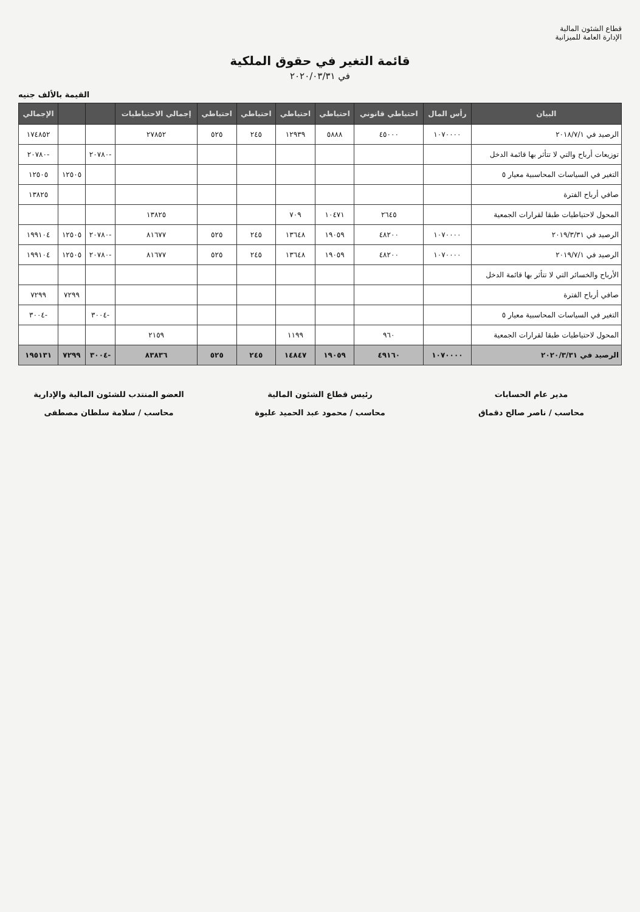قطاع الشئون المالية
الإدارة العامة للميزانية
قائمة التغير في حقوق الملكية
في ٢٠٢٠/٠٣/٣١
القيمة بالألف جنيه
| البيان | رأس المال | احتياطي قانوني | احتياطي | احتياطي | احتياطي | احتياطي | إجمالي الاحتياطيات | | | الإجمالي |
| --- | --- | --- | --- | --- | --- | --- | --- | --- | --- | --- |
| الرصيد في ٢٠١٨/٧/١ | ١٠٧٠٠٠٠ | ٤٥٠٠٠ | ٥٨٨٨ | ١٢٩٣٩ | ٢٤٥ | ٥٢٥ | ٢٧٨٥٢ | | | ١٧٤٨٥٢ |
| توزيعات أرباح والتي لا تتأثر بها قائمة الدخل | | | | | | | | -٢٠٧٨٠ | | -٢٠٧٨٠ |
| التغير في السياسات المحاسبية معيار ٥ | | | | | | | | | ١٢٥٠٥ | ١٢٥٠٥ |
| صافي أرباح الفترة | | | | | | | | | | ١٣٨٢٥ |
| المحول لاحتياطيات طبقا لقرارات الجمعية | | ٢٦٤٥ | ١٠٤٧١ | ٧٠٩ | | | ١٣٨٢٥ | | | |
| الرصيد في ٢٠١٩/٣/٣١ | ١٠٧٠٠٠٠ | ٤٨٢٠٠ | ١٩٠٥٩ | ١٣٦٤٨ | ٢٤٥ | ٥٢٥ | ٨١٦٧٧ | -٢٠٧٨٠ | ١٢٥٠٥ | ١٩٩١٠٤ |
| الرصيد في ٢٠١٩/٧/١ | ١٠٧٠٠٠٠ | ٤٨٢٠٠ | ١٩٠٥٩ | ١٣٦٤٨ | ٢٤٥ | ٥٢٥ | ٨١٦٧٧ | -٢٠٧٨٠ | ١٢٥٠٥ | ١٩٩١٠٤ |
| الأرباح والخسائر التي لا تتأثر بها قائمة الدخل | | | | | | | | | | |
| صافي أرباح الفترة | | | | | | | | | ٧٢٩٩ | ٧٢٩٩ |
| التغير في السياسات المحاسبية معيار ٥ | | | | | | | | -٣٠٠٤ | | -٣٠٠٤ |
| المحول لاحتياطيات طبقا لقرارات الجمعية | | ٩٦٠ | | ١١٩٩ | | | ٢١٥٩ | | | |
| الرصيد في ٢٠٢٠/٣/٣١ | ١٠٧٠٠٠٠ | ٤٩١٦٠ | ١٩٠٥٩ | ١٤٨٤٧ | ٢٤٥ | ٥٢٥ | ٨٣٨٣٦ | -٣٠٠٤ | ٧٢٩٩ | ١٩٥١٣١ |
مدير عام الحسابات
محاسب / ناصر صالح دقماق
رئيس قطاع الشئون المالية
محاسب / محمود عبد الحميد عليوة
العضو المنتدب للشئون المالية والإدارية
محاسب / سلامة سلطان مصطفى